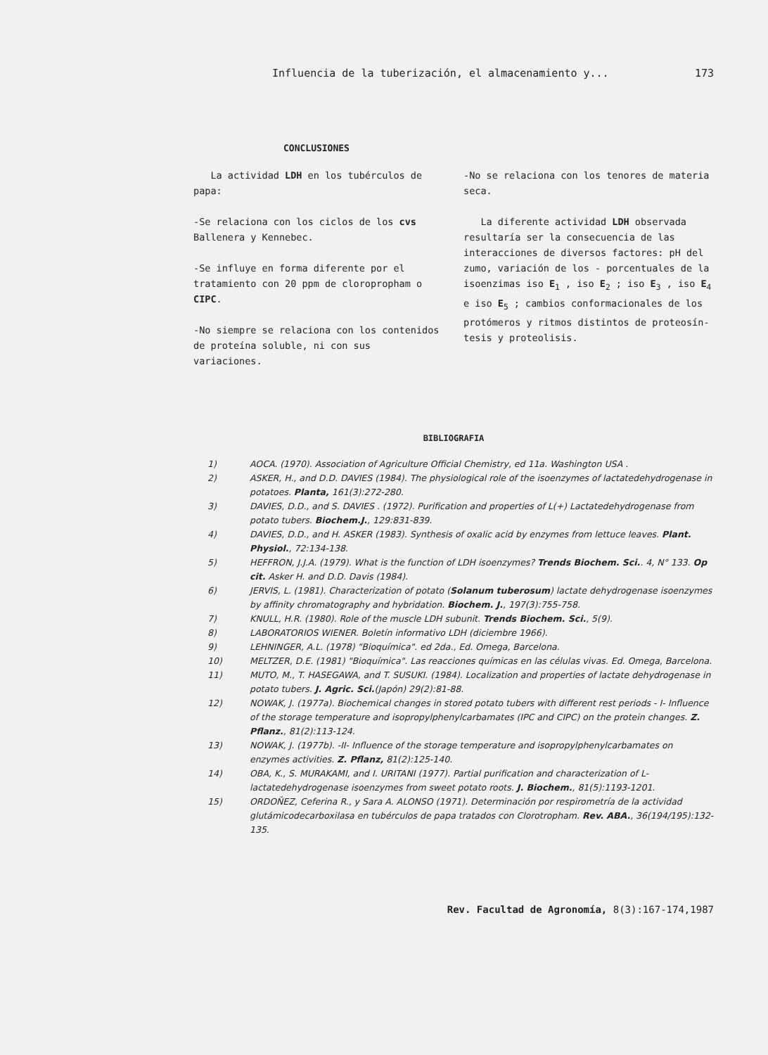Influencia de la tuberización, el almacenamiento y... 173
CONCLUSIONES
La actividad LDH en los tubérculos de papa:
-Se relaciona con los ciclos de los cvs Ballenera y Kennebec.
-Se influye en forma diferente por el tratamiento con 20 ppm de cloroprop­ham o CIPC.
-No siempre se relaciona con los con­tenidos de proteína soluble, ni con sus variaciones.
-No se relaciona con los tenores de materia seca.
La diferente actividad LDH observa­da resultaría ser la consecuencia de las interacciones de diversos facto­res: pH del zumo, variación de los - porcentuales de la isoenzimas iso E<sub>1</sub> , iso E<sub>2</sub> ; iso E<sub>3</sub> , iso E<sub>4</sub> e iso E<sub>5</sub> ; cambios conformacionales de los protó­meros y ritmos distintos de proteosín­tesis y proteolisis.
BIBLIOGRAFIA
1) AOCA. (1970). Association of Agriculture Official Chemistry, ed 11a. Washington USA .
2) ASKER, H., and D.D. DAVIES (1984). The physiological role of the isoenzymes of lactatedehydrogenase in potatoes. Planta, 161(3):272-280.
3) DAVIES, D.D., and S. DAVIES . (1972). Purification and properties of L(+) Lactatedehydrogenase from potato tubers. Biochem.J., 129:831-839.
4) DAVIES, D.D., and H. ASKER (1983). Synthesis of oxalic acid by enzymes from lettuce leaves. Plant. Physiol., 72:134-138.
5) HEFFRON, J.J.A. (1979). What is the function of LDH isoenzymes? Trends Biochem. Sci.. 4, N° 133. Op cit. Asker H. and D.D. Davis (1984).
6) JERVIS, L. (1981). Characterization of potato (Solanum tuberosum) lactate dehydrogenase isoenzymes by affinity chromatography and hybridation. Biochem. J., 197(3):755-758.
7) KNULL, H.R. (1980). Role of the muscle LDH subunit. Trends Biochem. Sci., 5(9).
8) LABORATORIOS WIENER. Boletín informativo LDH (diciembre 1966).
9) LEHNINGER, A.L. (1978) "Bioquímica". ed 2da., Ed. Omega, Barcelona.
10) MELTZER, D.E. (1981) "Bioquímica". Las reacciones químicas en las células vivas. Ed. Omega, Barcelona.
11) MUTO, M., T. HASEGAWA, and T. SUSUKI. (1984). Localization and properties of lactate dehydrogenase in potato tubers. J. Agric. Sci.(Japón) 29(2):81-88.
12) NOWAK, J. (1977a). Biochemical changes in stored potato tubers with different rest periods - I- Influence of the storage temperature and isopropylphenylcarbamates (IPC and CIPC) on the protein changes. Z. Pflanz., 81(2):113-124.
13) NOWAK, J. (1977b). -II- Influence of the storage temperature and isopropylphenylcarbamates on enzymes activities. Z. Pflanz, 81(2):125-140.
14) OBA, K., S. MURAKAMI, and I. URITANI (1977). Partial purification and characterization of L- lactatedehydrogenase isoenzymes from sweet potato roots. J. Biochem., 81(5):1193-1201.
15) ORDOÑEZ, Ceferina R., y Sara A. ALONSO (1971). Determinación por respirometría de la actividad glutámicodecarboxilasa en tubérculos de papa tratados con Clorotropham. Rev. ABA., 36(194/195):132-135.
Rev. Facultad de Agronomía, 8(3):167-174,1987